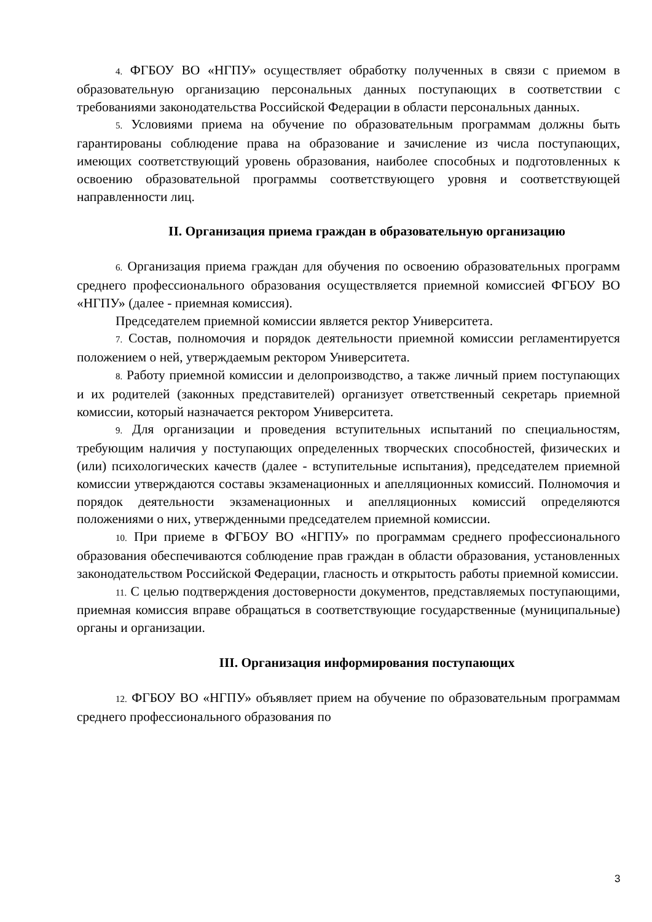4. ФГБОУ ВО «НГПУ» осуществляет обработку полученных в связи с приемом в образовательную организацию персональных данных поступающих в соответствии с требованиями законодательства Российской Федерации в области персональных данных.
5. Условиями приема на обучение по образовательным программам должны быть гарантированы соблюдение права на образование и зачисление из числа поступающих, имеющих соответствующий уровень образования, наиболее способных и подготовленных к освоению образовательной программы соответствующего уровня и соответствующей направленности лиц.
II. Организация приема граждан в образовательную организацию
6. Организация приема граждан для обучения по освоению образовательных программ среднего профессионального образования осуществляется приемной комиссией ФГБОУ ВО «НГПУ» (далее - приемная комиссия).
Председателем приемной комиссии является ректор Университета.
7. Состав, полномочия и порядок деятельности приемной комиссии регламентируется положением о ней, утверждаемым ректором Университета.
8. Работу приемной комиссии и делопроизводство, а также личный прием поступающих и их родителей (законных представителей) организует ответственный секретарь приемной комиссии, который назначается ректором Университета.
9. Для организации и проведения вступительных испытаний по специальностям, требующим наличия у поступающих определенных творческих способностей, физических и (или) психологических качеств (далее - вступительные испытания), председателем приемной комиссии утверждаются составы экзаменационных и апелляционных комиссий. Полномочия и порядок деятельности экзаменационных и апелляционных комиссий определяются положениями о них, утвержденными председателем приемной комиссии.
10. При приеме в ФГБОУ ВО «НГПУ» по программам среднего профессионального образования обеспечиваются соблюдение прав граждан в области образования, установленных законодательством Российской Федерации, гласность и открытость работы приемной комиссии.
11. С целью подтверждения достоверности документов, представляемых поступающими, приемная комиссия вправе обращаться в соответствующие государственные (муниципальные) органы и организации.
III. Организация информирования поступающих
12. ФГБОУ ВО «НГПУ» объявляет прием на обучение по образовательным программам среднего профессионального образования по
3